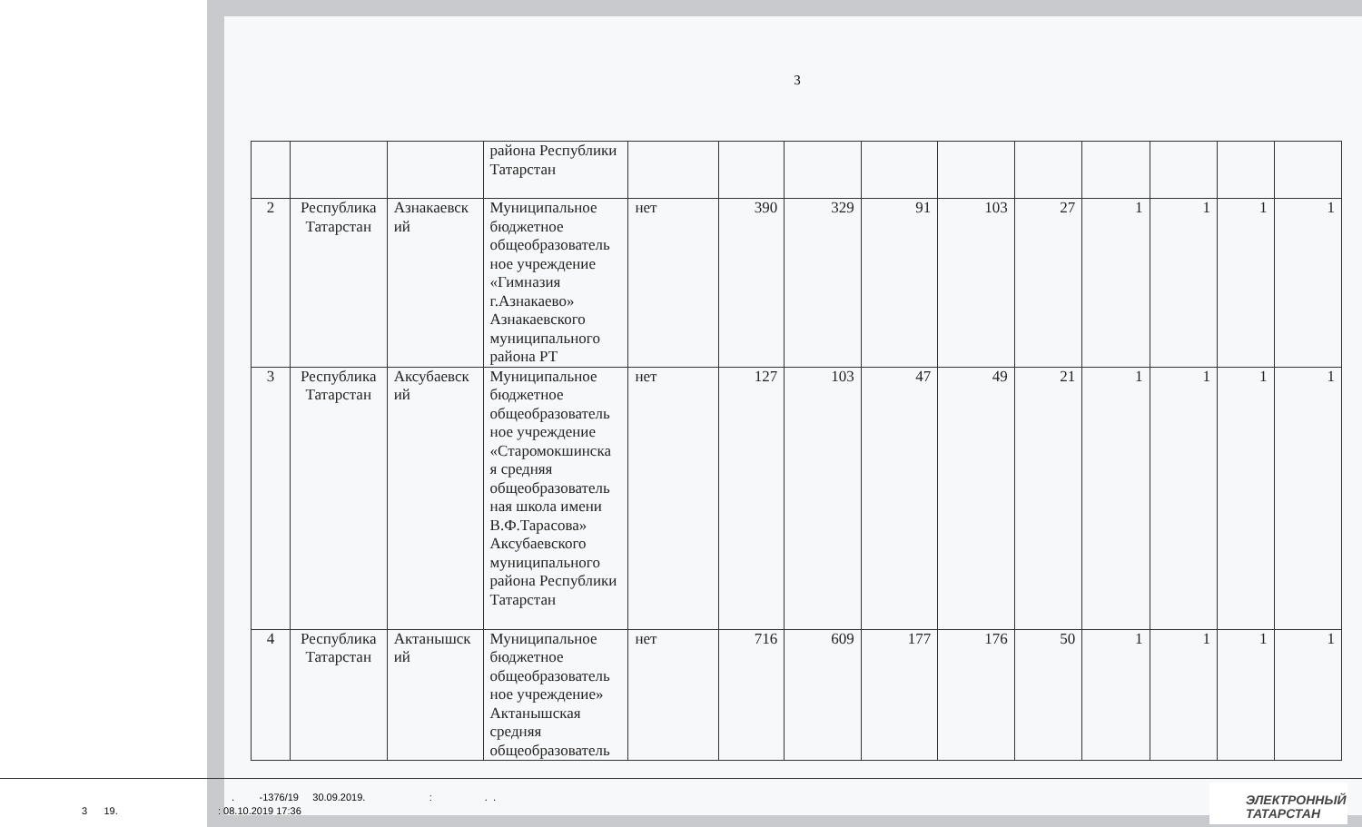3
| | | | района Республики Татарстан | | | | | | | | | | |
| 2 | Республика Татарстан | Азнакаевск ий | Муниципальное бюджетное общеобразователь ное учреждение «Гимназия г.Азнакаево» Азнакаевского муниципального района РТ | нет | 390 | 329 | 91 | 103 | 27 | 1 | 1 | 1 | 1 |
| 3 | Республика Татарстан | Аксубаевск ий | Муниципальное бюджетное общеобразователь ное учреждение «Старомокшинска я средняя общеобразователь ная школа имени В.Ф.Тарасова» Аксубаевского муниципального района Республики Татарстан | нет | 127 | 103 | 47 | 49 | 21 | 1 | 1 | 1 | 1 |
| 4 | Республика Татарстан | Актанышск ий | Муниципальное бюджетное общеобразователь ное учреждение» Актанышская средняя общеобразователь | нет | 716 | 609 | 177 | 176 | 50 | 1 | 1 | 1 | 1 |
. -1376/19 30.09.2019. : . .
3 19. : 08.10.2019 17:36
ЭЛЕКТРОННЫЙ
ТАТАРСТАН